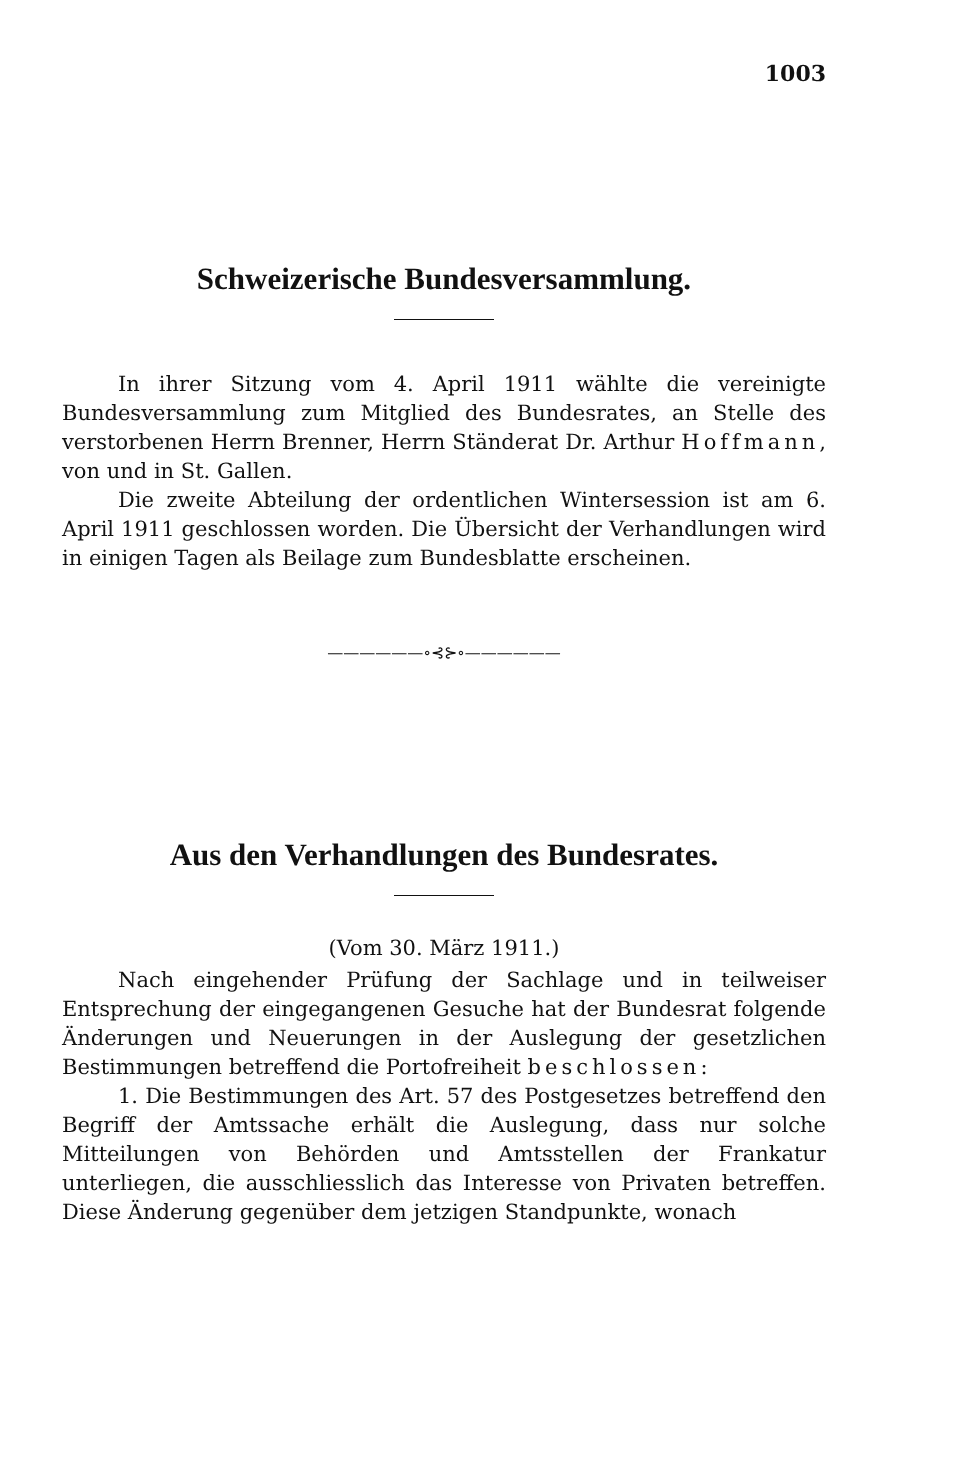1003
Schweizerische Bundesversammlung.
In ihrer Sitzung vom 4. April 1911 wählte die vereinigte Bundesversammlung zum Mitglied des Bundesrates, an Stelle des verstorbenen Herrn Brenner, Herrn Ständerat Dr. Arthur Hoffmann, von und in St. Gallen.
Die zweite Abteilung der ordentlichen Wintersession ist am 6. April 1911 geschlossen worden. Die Übersicht der Verhandlungen wird in einigen Tagen als Beilage zum Bundesblatte erscheinen.
——————∘⊰⊱∘——————
Aus den Verhandlungen des Bundesrates.
(Vom 30. März 1911.)
Nach eingehender Prüfung der Sachlage und in teilweiser Entsprechung der eingegangenen Gesuche hat der Bundesrat folgende Änderungen und Neuerungen in der Auslegung der gesetzlichen Bestimmungen betreffend die Portofreiheit beschlossen:
1. Die Bestimmungen des Art. 57 des Postgesetzes betreffend den Begriff der Amtssache erhält die Auslegung, dass nur solche Mitteilungen von Behörden und Amtsstellen der Frankatur unterliegen, die ausschliesslich das Interesse von Privaten betreffen. Diese Änderung gegenüber dem jetzigen Standpunkte, wonach